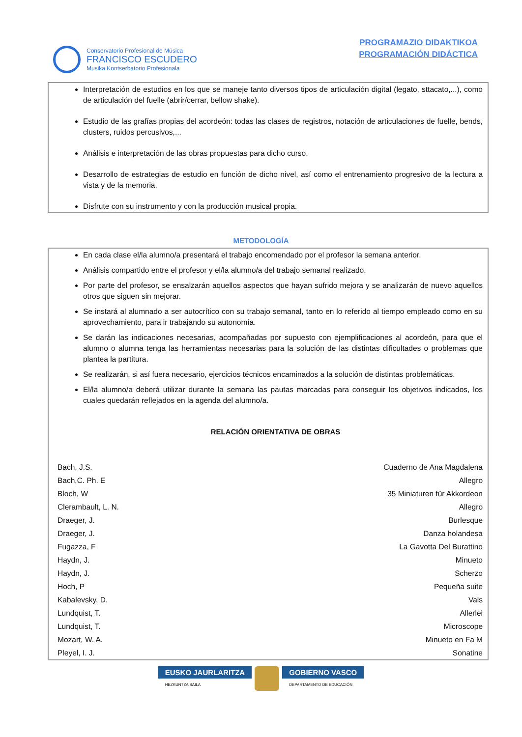Conservatorio Profesional de Música
FRANCISCO ESCUDERO
Musika Kontserbatorio Profesionala
PROGRAMAZIO DIDAKTIKOA
PROGRAMACIÓN DIDÁCTICA
Interpretación de estudios en los que se maneje tanto diversos tipos de articulación digital (legato, sttacato,...), como de articulación del fuelle (abrir/cerrar, bellow shake).
Estudio de las grafías propias del acordeón: todas las clases de registros, notación de articulaciones de fuelle, bends, clusters, ruidos percusivos,...
Análisis e interpretación de las obras propuestas para dicho curso.
Desarrollo de estrategias de estudio en función de dicho nivel, así como el entrenamiento progresivo de la lectura a vista y de la memoria.
Disfrute con su instrumento y con la producción musical propia.
METODOLOGÍA
En cada clase el/la alumno/a presentará el trabajo encomendado por el profesor la semana anterior.
Análisis compartido entre el profesor y el/la alumno/a del trabajo semanal realizado.
Por parte del profesor, se ensalzarán aquellos aspectos que hayan sufrido mejora y se analizarán de nuevo aquellos otros que siguen sin mejorar.
Se instará al alumnado a ser autocrítico con su trabajo semanal, tanto en lo referido al tiempo empleado como en su aprovechamiento, para ir trabajando su autonomía.
Se darán las indicaciones necesarias, acompañadas por supuesto con ejemplificaciones al acordeón, para que el alumno o alumna tenga las herramientas necesarias para la solución de las distintas dificultades o problemas que plantea la partitura.
Se realizarán, si así fuera necesario, ejercicios técnicos encaminados a la solución de distintas problemáticas.
El/la alumno/a deberá utilizar durante la semana las pautas marcadas para conseguir los objetivos indicados, los cuales quedarán reflejados en la agenda del alumno/a.
RELACIÓN ORIENTATIVA DE OBRAS
| Bach, J.S. | Cuaderno de Ana Magdalena |
| Bach,C. Ph. E | Allegro |
| Bloch, W | 35 Miniaturen für Akkordeon |
| Clerambault, L. N. | Allegro |
| Draeger, J. | Burlesque |
| Draeger, J. | Danza holandesa |
| Fugazza, F | La Gavotta Del Burattino |
| Haydn, J. | Minueto |
| Haydn, J. | Scherzo |
| Hoch, P | Pequeña suite |
| Kabalevsky, D. | Vals |
| Lundquist, T. | Allerlei |
| Lundquist, T. | Microscope |
| Mozart, W. A. | Minueto en Fa M |
| Pleyel, I. J. | Sonatine |
EUSKO JAURLARITZA
HEZKUNTZA SAILA
GOBIERNO VASCO
DEPARTAMENTO DE EDUCACIÓN